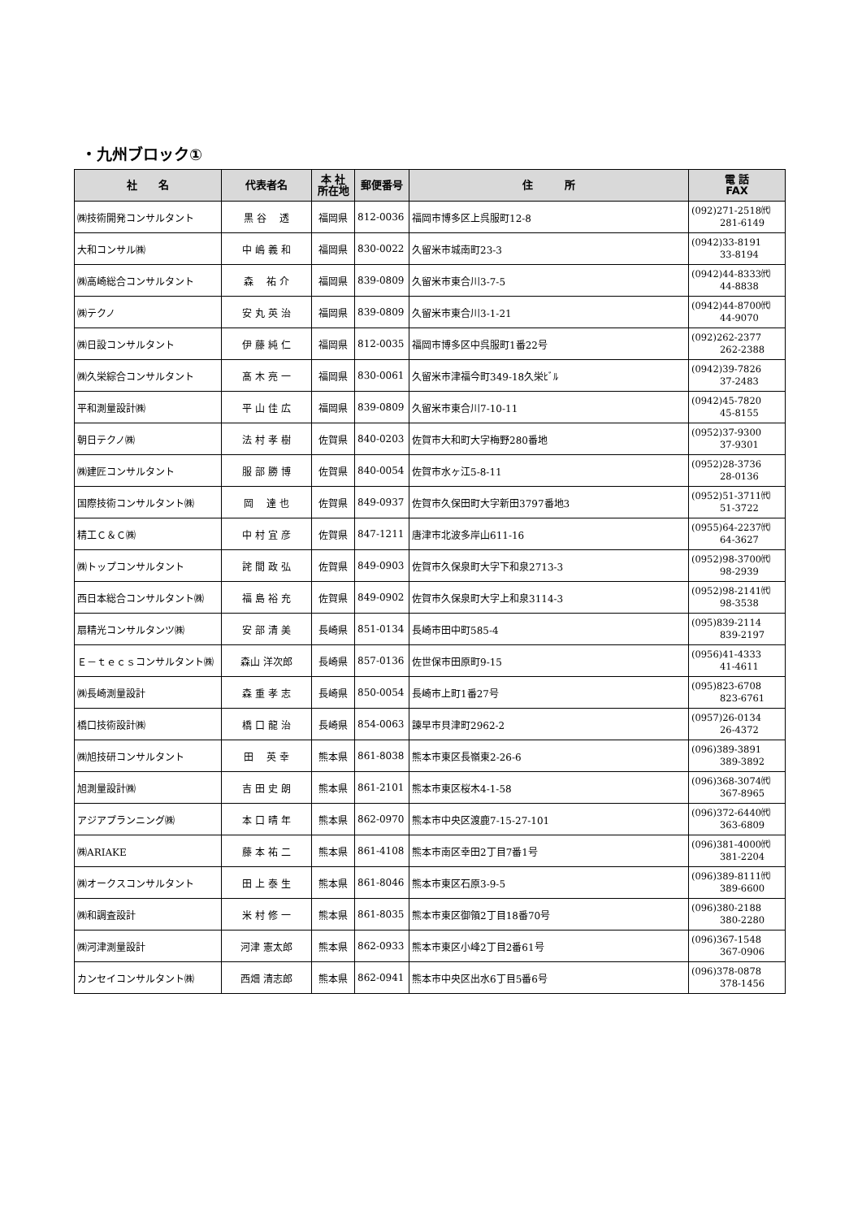・九州ブロック①
| 社 名 | 代表者名 | 本 社 所在地 | 郵便番号 | 住 所 | 電 話 FAX |
| --- | --- | --- | --- | --- | --- |
| ㈱技術開発コンサルタント | 黒 谷 透 | 福岡県 | 812-0036 | 福岡市博多区上呉服町12-8 | (092)271-2518㈹ 281-6149 |
| 大和コンサル㈱ | 中 嶋 義 和 | 福岡県 | 830-0022 | 久留米市城南町23-3 | (0942)33-8191 33-8194 |
| ㈱高崎総合コンサルタント | 森 祐 介 | 福岡県 | 839-0809 | 久留米市東合川3-7-5 | (0942)44-8333㈹ 44-8838 |
| ㈱テクノ | 安 丸 英 治 | 福岡県 | 839-0809 | 久留米市東合川3-1-21 | (0942)44-8700㈹ 44-9070 |
| ㈱日設コンサルタント | 伊 藤 純 仁 | 福岡県 | 812-0035 | 福岡市博多区中呉服町1番22号 | (092)262-2377 262-2388 |
| ㈱久栄綜合コンサルタント | 髙 木 亮 一 | 福岡県 | 830-0061 | 久留米市津福今町349-18久栄ﾋﾞﾙ | (0942)39-7826 37-2483 |
| 平和測量設計㈱ | 平 山 佳 広 | 福岡県 | 839-0809 | 久留米市東合川7-10-11 | (0942)45-7820 45-8155 |
| 朝日テクノ㈱ | 法 村 孝 樹 | 佐賀県 | 840-0203 | 佐賀市大和町大字梅野280番地 | (0952)37-9300 37-9301 |
| ㈱建匠コンサルタント | 服 部 勝 博 | 佐賀県 | 840-0054 | 佐賀市水ヶ江5-8-11 | (0952)28-3736 28-0136 |
| 国際技術コンサルタント㈱ | 岡 達 也 | 佐賀県 | 849-0937 | 佐賀市久保田町大字新田3797番地3 | (0952)51-3711㈹ 51-3722 |
| 精工Ｃ＆Ｃ㈱ | 中 村 宜 彦 | 佐賀県 | 847-1211 | 唐津市北波多岸山611-16 | (0955)64-2237㈹ 64-3627 |
| ㈱トップコンサルタント | 詫 間 政 弘 | 佐賀県 | 849-0903 | 佐賀市久保泉町大字下和泉2713-3 | (0952)98-3700㈹ 98-2939 |
| 西日本総合コンサルタント㈱ | 福 島 裕 充 | 佐賀県 | 849-0902 | 佐賀市久保泉町大字上和泉3114-3 | (0952)98-2141㈹ 98-3538 |
| 扇精光コンサルタンツ㈱ | 安 部 清 美 | 長崎県 | 851-0134 | 長崎市田中町585-4 | (095)839-2114 839-2197 |
| Ｅ－ｔｅｃｓコンサルタント㈱ | 森山 洋次郎 | 長崎県 | 857-0136 | 佐世保市田原町9-15 | (0956)41-4333 41-4611 |
| ㈱長崎測量設計 | 森 重 孝 志 | 長崎県 | 850-0054 | 長崎市上町1番27号 | (095)823-6708 823-6761 |
| 橋口技術設計㈱ | 橋 口 龍 治 | 長崎県 | 854-0063 | 諫早市貝津町2962-2 | (0957)26-0134 26-4372 |
| ㈱旭技研コンサルタント | 田 英 幸 | 熊本県 | 861-8038 | 熊本市東区長嶺東2-26-6 | (096)389-3891 389-3892 |
| 旭測量設計㈱ | 吉 田 史 朗 | 熊本県 | 861-2101 | 熊本市東区桜木4-1-58 | (096)368-3074㈹ 367-8965 |
| アジアプランニング㈱ | 本 口 晴 年 | 熊本県 | 862-0970 | 熊本市中央区渡鹿7-15-27-101 | (096)372-6440㈹ 363-6809 |
| ㈱ARIAKE | 藤 本 祐 二 | 熊本県 | 861-4108 | 熊本市南区幸田2丁目7番1号 | (096)381-4000㈹ 381-2204 |
| ㈱オークスコンサルタント | 田 上 泰 生 | 熊本県 | 861-8046 | 熊本市東区石原3-9-5 | (096)389-8111㈹ 389-6600 |
| ㈱和調査設計 | 米 村 修 一 | 熊本県 | 861-8035 | 熊本市東区御領2丁目18番70号 | (096)380-2188 380-2280 |
| ㈱河津測量設計 | 河津 憲太郎 | 熊本県 | 862-0933 | 熊本市東区小峰2丁目2番61号 | (096)367-1548 367-0906 |
| カンセイコンサルタント㈱ | 西畑 清志郎 | 熊本県 | 862-0941 | 熊本市中央区出水6丁目5番6号 | (096)378-0878 378-1456 |